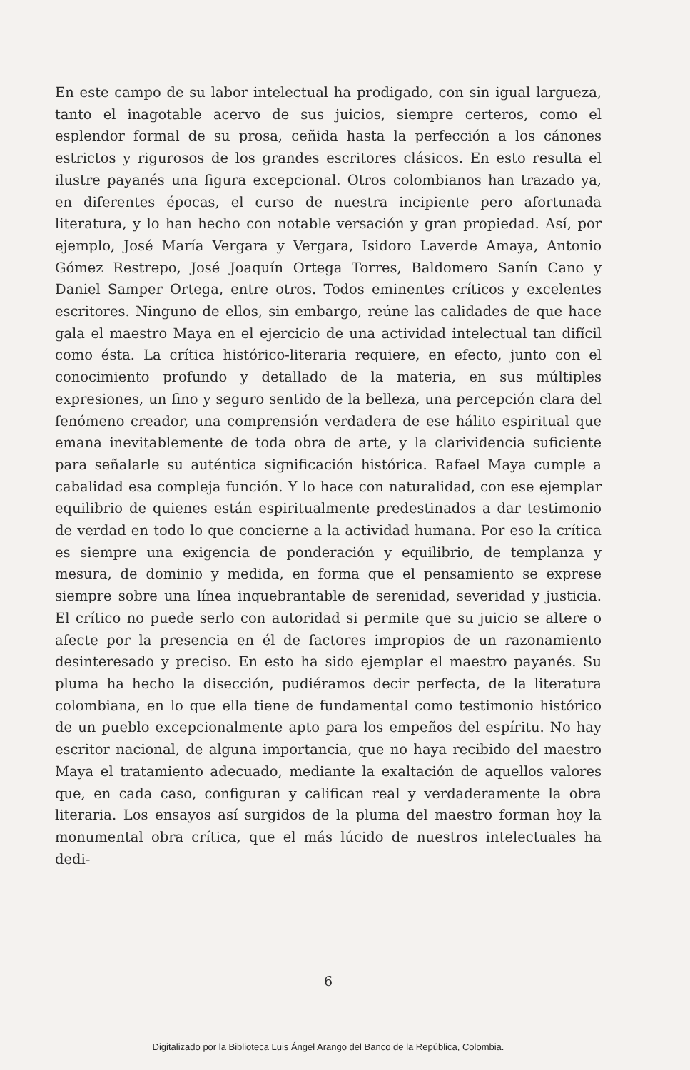En este campo de su labor intelectual ha prodigado, con sin igual largueza, tanto el inagotable acervo de sus juicios, siempre certeros, como el esplendor formal de su prosa, ceñida hasta la perfección a los cánones estrictos y rigurosos de los grandes escritores clásicos. En esto resulta el ilustre payanés una figura excepcional. Otros colombianos han trazado ya, en diferentes épocas, el curso de nuestra incipiente pero afortunada literatura, y lo han hecho con notable versación y gran propiedad. Así, por ejemplo, José María Vergara y Vergara, Isidoro Laverde Amaya, Antonio Gómez Restrepo, José Joaquín Ortega Torres, Baldomero Sanín Cano y Daniel Samper Ortega, entre otros. Todos eminentes críticos y excelentes escritores. Ninguno de ellos, sin embargo, reúne las calidades de que hace gala el maestro Maya en el ejercicio de una actividad intelectual tan difícil como ésta. La crítica histórico-literaria requiere, en efecto, junto con el conocimiento profundo y detallado de la materia, en sus múltiples expresiones, un fino y seguro sentido de la belleza, una percepción clara del fenómeno creador, una comprensión verdadera de ese hálito espiritual que emana inevitablemente de toda obra de arte, y la clarividencia suficiente para señalarle su auténtica significación histórica. Rafael Maya cumple a cabalidad esa compleja función. Y lo hace con naturalidad, con ese ejemplar equilibrio de quienes están espiritualmente predestinados a dar testimonio de verdad en todo lo que concierne a la actividad humana. Por eso la crítica es siempre una exigencia de ponderación y equilibrio, de templanza y mesura, de dominio y medida, en forma que el pensamiento se exprese siempre sobre una línea inquebrantable de serenidad, severidad y justicia. El crítico no puede serlo con autoridad si permite que su juicio se altere o afecte por la presencia en él de factores impropios de un razonamiento desinteresado y preciso. En esto ha sido ejemplar el maestro payanés. Su pluma ha hecho la disección, pudiéramos decir perfecta, de la literatura colombiana, en lo que ella tiene de fundamental como testimonio histórico de un pueblo excepcionalmente apto para los empeños del espíritu. No hay escritor nacional, de alguna importancia, que no haya recibido del maestro Maya el tratamiento adecuado, mediante la exaltación de aquellos valores que, en cada caso, configuran y califican real y verdaderamente la obra literaria. Los ensayos así surgidos de la pluma del maestro forman hoy la monumental obra crítica, que el más lúcido de nuestros intelectuales ha dedi-
6
Digitalizado por la Biblioteca Luis Ángel Arango del Banco de la República, Colombia.